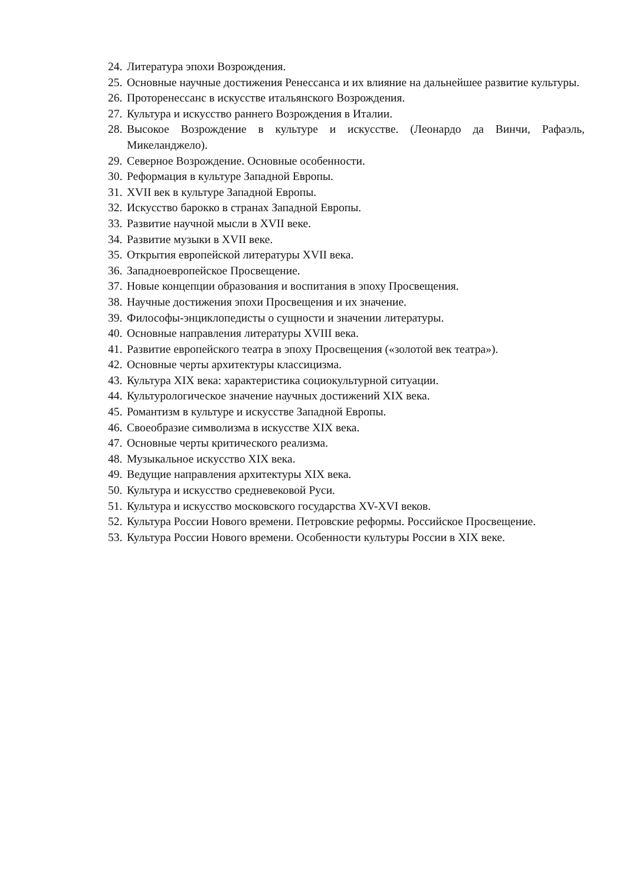24. Литература эпохи Возрождения.
25. Основные научные достижения Ренессанса и их влияние на дальнейшее развитие культуры.
26. Проторенессанс в искусстве итальянского Возрождения.
27. Культура и искусство раннего Возрождения в Италии.
28. Высокое Возрождение в культуре и искусстве. (Леонардо да Винчи, Рафаэль, Микеланджело).
29. Северное Возрождение. Основные особенности.
30. Реформация в культуре Западной Европы.
31. XVII век в культуре Западной Европы.
32. Искусство барокко в странах Западной Европы.
33. Развитие научной мысли в XVII веке.
34. Развитие музыки в XVII веке.
35. Открытия европейской литературы XVII века.
36. Западноевропейское Просвещение.
37. Новые концепции образования и воспитания в эпоху Просвещения.
38. Научные достижения эпохи Просвещения и их значение.
39. Философы-энциклопедисты о сущности и значении литературы.
40. Основные направления литературы XVIII века.
41. Развитие европейского театра в эпоху Просвещения («золотой век театра»).
42. Основные черты архитектуры классицизма.
43. Культура XIX века: характеристика социокультурной ситуации.
44. Культурологическое значение научных достижений XIX века.
45. Романтизм в культуре и искусстве Западной Европы.
46. Своеобразие символизма в искусстве XIX века.
47. Основные черты критического реализма.
48. Музыкальное искусство XIX века.
49. Ведущие направления архитектуры XIX века.
50. Культура и искусство средневековой Руси.
51. Культура и искусство московского государства XV-XVI веков.
52. Культура России Нового времени. Петровские реформы. Российское Просвещение.
53. Культура России Нового времени. Особенности культуры России в XIX веке.